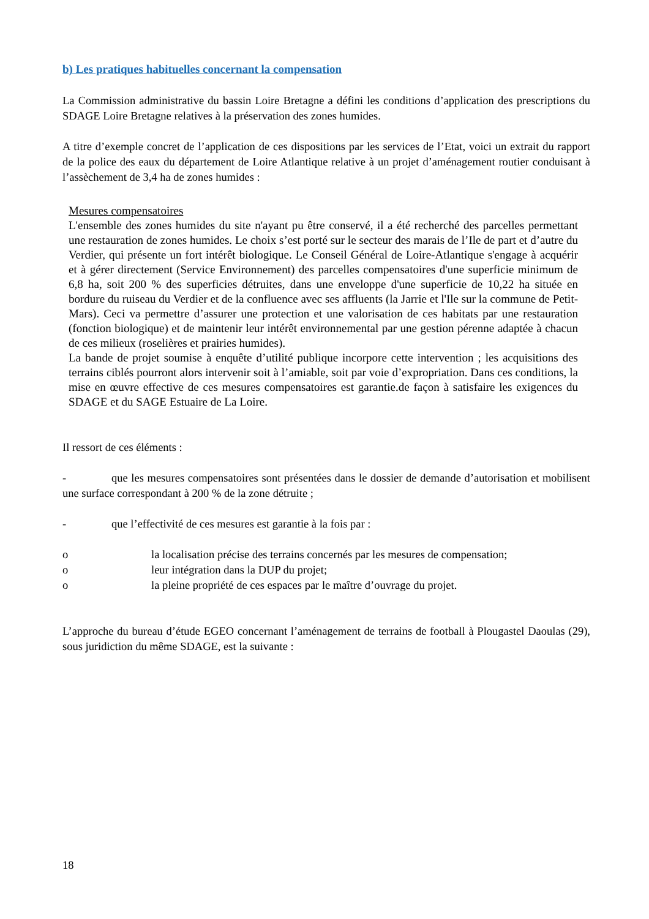b) Les pratiques habituelles concernant la compensation
La Commission administrative du bassin Loire Bretagne a défini les conditions d’application des prescriptions du SDAGE Loire Bretagne relatives à la préservation des zones humides.
A titre d’exemple concret de l’application de ces dispositions par les services de l’Etat, voici un extrait du rapport de la police des eaux du département de Loire Atlantique relative à un projet d’aménagement routier conduisant à l’assèchement de 3,4 ha de zones humides :
Mesures compensatoires
L'ensemble des zones humides du site n'ayant pu être conservé, il a été recherché des parcelles permettant une restauration de zones humides. Le choix s’est porté sur le secteur des marais de l’Ile de part et d’autre du Verdier, qui présente un fort intérêt biologique. Le Conseil Général de Loire-Atlantique s'engage à acquérir et à gérer directement (Service Environnement) des parcelles compensatoires d'une superficie minimum de 6,8 ha, soit 200 % des superficies détruites, dans une enveloppe d'une superficie de 10,22 ha située en bordure du ruiseau du Verdier et de la confluence avec ses affluents (la Jarrie et l'Ile sur la commune de Petit-Mars). Ceci va permettre d’assurer une protection et une valorisation de ces habitats par une restauration (fonction biologique) et de maintenir leur intérêt environnemental par une gestion pérenne adaptée à chacun de ces milieux (roselières et prairies humides).
La bande de projet soumise à enquête d’utilité publique incorpore cette intervention ; les acquisitions des terrains ciblés pourront alors intervenir soit à l’amiable, soit par voie d’expropriation. Dans ces conditions, la mise en œuvre effective de ces mesures compensatoires est garantie.de façon à satisfaire les exigences du SDAGE et du SAGE Estuaire de La Loire.
Il ressort de ces éléments :
- que les mesures compensatoires sont présentées dans le dossier de demande d’autorisation et mobilisent une surface correspondant à 200 % de la zone détruite ;
- que l’effectivité de ces mesures est garantie à la fois par :
o la localisation précise des terrains concernés par les mesures de compensation;
o leur intégration dans la DUP du projet;
o la pleine propriété de ces espaces par le maître d’ouvrage du projet.
L’approche du bureau d’étude EGEO concernant l’aménagement de terrains de football à Plougastel Daoulas (29), sous juridiction du même SDAGE, est la suivante :
18